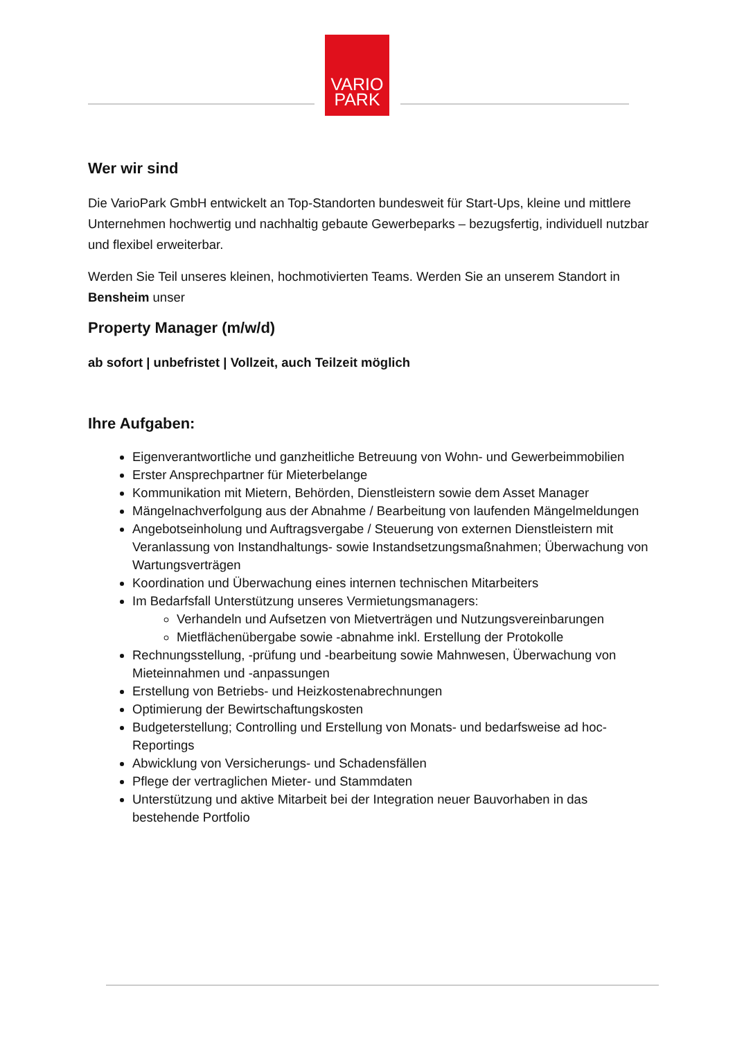VARIO
PARK
Wer wir sind
Die VarioPark GmbH entwickelt an Top-Standorten bundesweit für Start-Ups, kleine und mittlere Unternehmen hochwertig und nachhaltig gebaute Gewerbeparks – bezugsfertig, individuell nutzbar und flexibel erweiterbar.
Werden Sie Teil unseres kleinen, hochmotivierten Teams. Werden Sie an unserem Standort in Bensheim unser
Property Manager (m/w/d)
ab sofort | unbefristet | Vollzeit, auch Teilzeit möglich
Ihre Aufgaben:
Eigenverantwortliche und ganzheitliche Betreuung von Wohn- und Gewerbeimmobilien
Erster Ansprechpartner für Mieterbelange
Kommunikation mit Mietern, Behörden, Dienstleistern sowie dem Asset Manager
Mängelnachverfolgung aus der Abnahme / Bearbeitung von laufenden Mängelmeldungen
Angebotseinholung und Auftragsvergabe / Steuerung von externen Dienstleistern mit Veranlassung von Instandhaltungs- sowie Instandsetzungsmaßnahmen; Überwachung von Wartungsverträgen
Koordination und Überwachung eines internen technischen Mitarbeiters
Im Bedarfsfall Unterstützung unseres Vermietungsmanagers:
Verhandeln und Aufsetzen von Mietverträgen und Nutzungsvereinbarungen
Mietflächenübergabe sowie -abnahme inkl. Erstellung der Protokolle
Rechnungsstellung, -prüfung und -bearbeitung sowie Mahnwesen, Überwachung von Mieteinnahmen und -anpassungen
Erstellung von Betriebs- und Heizkostenabrechnungen
Optimierung der Bewirtschaftungskosten
Budgeterstellung; Controlling und Erstellung von Monats- und bedarfsweise ad hoc-Reportings
Abwicklung von Versicherungs- und Schadensfällen
Pflege der vertraglichen Mieter- und Stammdaten
Unterstützung und aktive Mitarbeit bei der Integration neuer Bauvorhaben in das bestehende Portfolio